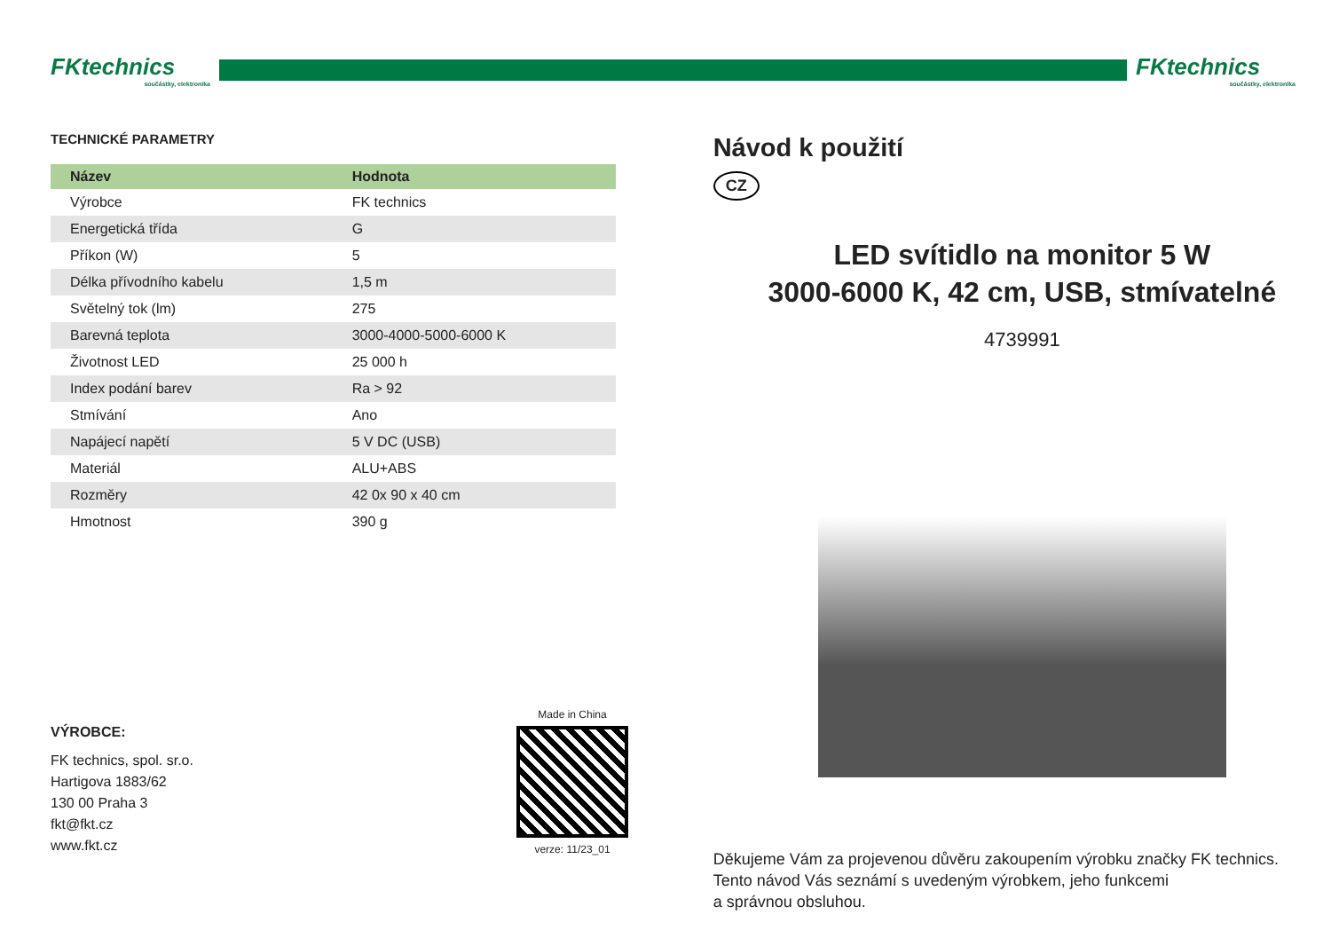FKtechnics
součástky, elektronika
FKtechnics
součástky, elektronika
TECHNICKÉ PARAMETRY
| Název | Hodnota |
| --- | --- |
| Výrobce | FK technics |
| Energetická třída | G |
| Příkon (W) | 5 |
| Délka přívodního kabelu | 1,5 m |
| Světelný tok (lm) | 275 |
| Barevná teplota | 3000-4000-5000-6000 K |
| Životnost LED | 25 000 h |
| Index podání barev | Ra > 92 |
| Stmívání | Ano |
| Napájecí napětí | 5 V DC (USB) |
| Materiál | ALU+ABS |
| Rozměry | 42 0x 90 x 40 cm |
| Hmotnost | 390 g |
VÝROBCE:
FK technics, spol. sr.o.
Hartigova 1883/62
130 00 Praha 3
fkt@fkt.cz
www.fkt.cz
Made in China
verze: 11/23_01
Návod k použití
CZ
LED svítidlo na monitor 5 W
3000-6000 K, 42 cm, USB, stmívatelné
4739991
Děkujeme Vám za projevenou důvěru zakoupením výrobku značky FK technics.
Tento návod Vás seznámí s uvedeným výrobkem, jeho funkcemi
a správnou obsluhou.